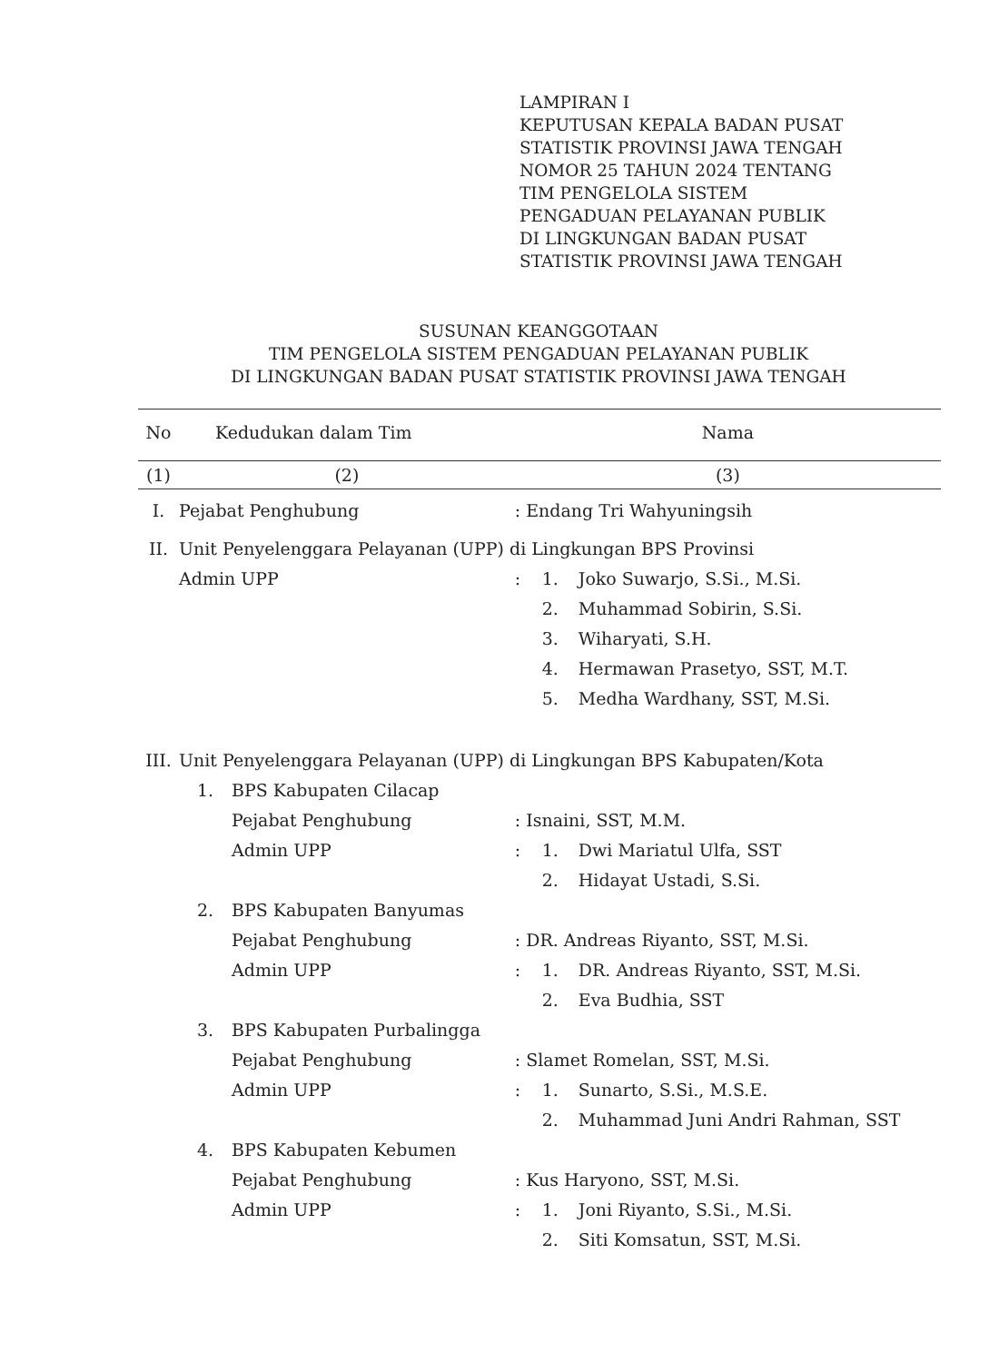LAMPIRAN I
KEPUTUSAN KEPALA BADAN PUSAT
STATISTIK PROVINSI JAWA TENGAH
NOMOR 25 TAHUN 2024 TENTANG
TIM PENGELOLA SISTEM
PENGADUAN PELAYANAN PUBLIK
DI LINGKUNGAN BADAN PUSAT
STATISTIK PROVINSI JAWA TENGAH
SUSUNAN KEANGGOTAAN
TIM PENGELOLA SISTEM PENGADUAN PELAYANAN PUBLIK
DI LINGKUNGAN BADAN PUSAT STATISTIK PROVINSI JAWA TENGAH
| No | Kedudukan dalam Tim | | Nama | | |
| --- | --- | --- | --- | --- | --- |
| (1) | (2) | | (3) | | |
| I. | Pejabat Penghubung | | : Endang Tri Wahyuningsih | | |
| II. | Unit Penyelenggara Pelayanan (UPP) di Lingkungan BPS Provinsi | | | | |
| | Admin UPP | | : | 1. | Joko Suwarjo, S.Si., M.Si. |
| | | | | 2. | Muhammad Sobirin, S.Si. |
| | | | | 3. | Wiharyati, S.H. |
| | | | | 4. | Hermawan Prasetyo, SST, M.T. |
| | | | | 5. | Medha Wardhany, SST, M.Si. |
| III. | Unit Penyelenggara Pelayanan (UPP) di Lingkungan BPS Kabupaten/Kota | | | | |
| | 1. | BPS Kabupaten Cilacap | | | |
| | | Pejabat Penghubung | : Isnaini, SST, M.M. | | |
| | | Admin UPP | : | 1. | Dwi Mariatul Ulfa, SST |
| | | | | 2. | Hidayat Ustadi, S.Si. |
| | 2. | BPS Kabupaten Banyumas | | | |
| | | Pejabat Penghubung | : DR. Andreas Riyanto, SST, M.Si. | | |
| | | Admin UPP | : | 1. | DR. Andreas Riyanto, SST, M.Si. |
| | | | | 2. | Eva Budhia, SST |
| | 3. | BPS Kabupaten Purbalingga | | | |
| | | Pejabat Penghubung | : Slamet Romelan, SST, M.Si. | | |
| | | Admin UPP | : | 1. | Sunarto, S.Si., M.S.E. |
| | | | | 2. | Muhammad Juni Andri Rahman, SST |
| | 4. | BPS Kabupaten Kebumen | | | |
| | | Pejabat Penghubung | : Kus Haryono, SST, M.Si. | | |
| | | Admin UPP | : | 1. | Joni Riyanto, S.Si., M.Si. |
| | | | | 2. | Siti Komsatun, SST, M.Si. |